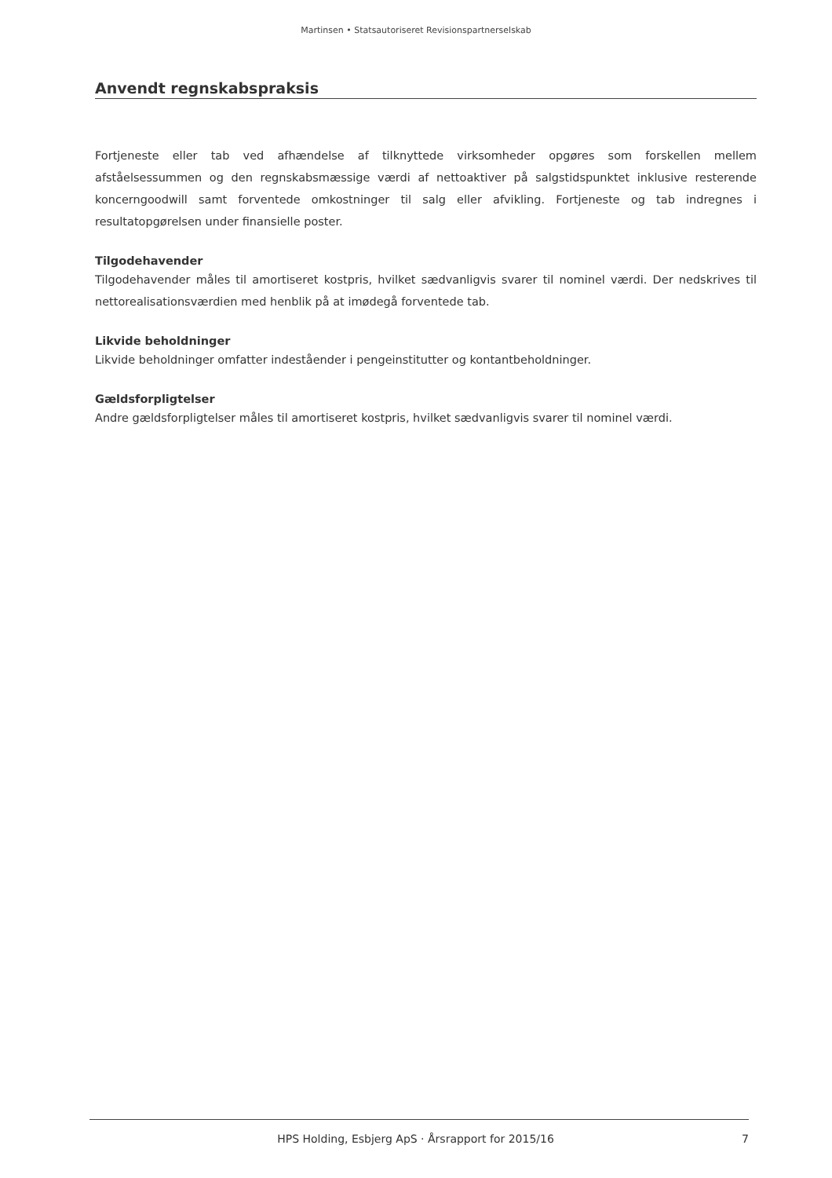Martinsen • Statsautoriseret Revisionspartnerselskab
Anvendt regnskabspraksis
Fortjeneste eller tab ved afhændelse af tilknyttede virksomheder opgøres som forskellen mellem afståelsessummen og den regnskabsmæssige værdi af nettoaktiver på salgstidspunktet inklusive resterende koncerngoodwill samt forventede omkostninger til salg eller afvikling. Fortjeneste og tab indregnes i resultatopgørelsen under finansielle poster.
Tilgodehavender
Tilgodehavender måles til amortiseret kostpris, hvilket sædvanligvis svarer til nominel værdi. Der nedskrives til nettorealisationsværdien med henblik på at imødegå forventede tab.
Likvide beholdninger
Likvide beholdninger omfatter indeståender i pengeinstitutter og kontantbeholdninger.
Gældsforpligtelser
Andre gældsforpligtelser måles til amortiseret kostpris, hvilket sædvanligvis svarer til nominel værdi.
HPS Holding, Esbjerg ApS · Årsrapport for 2015/16 7